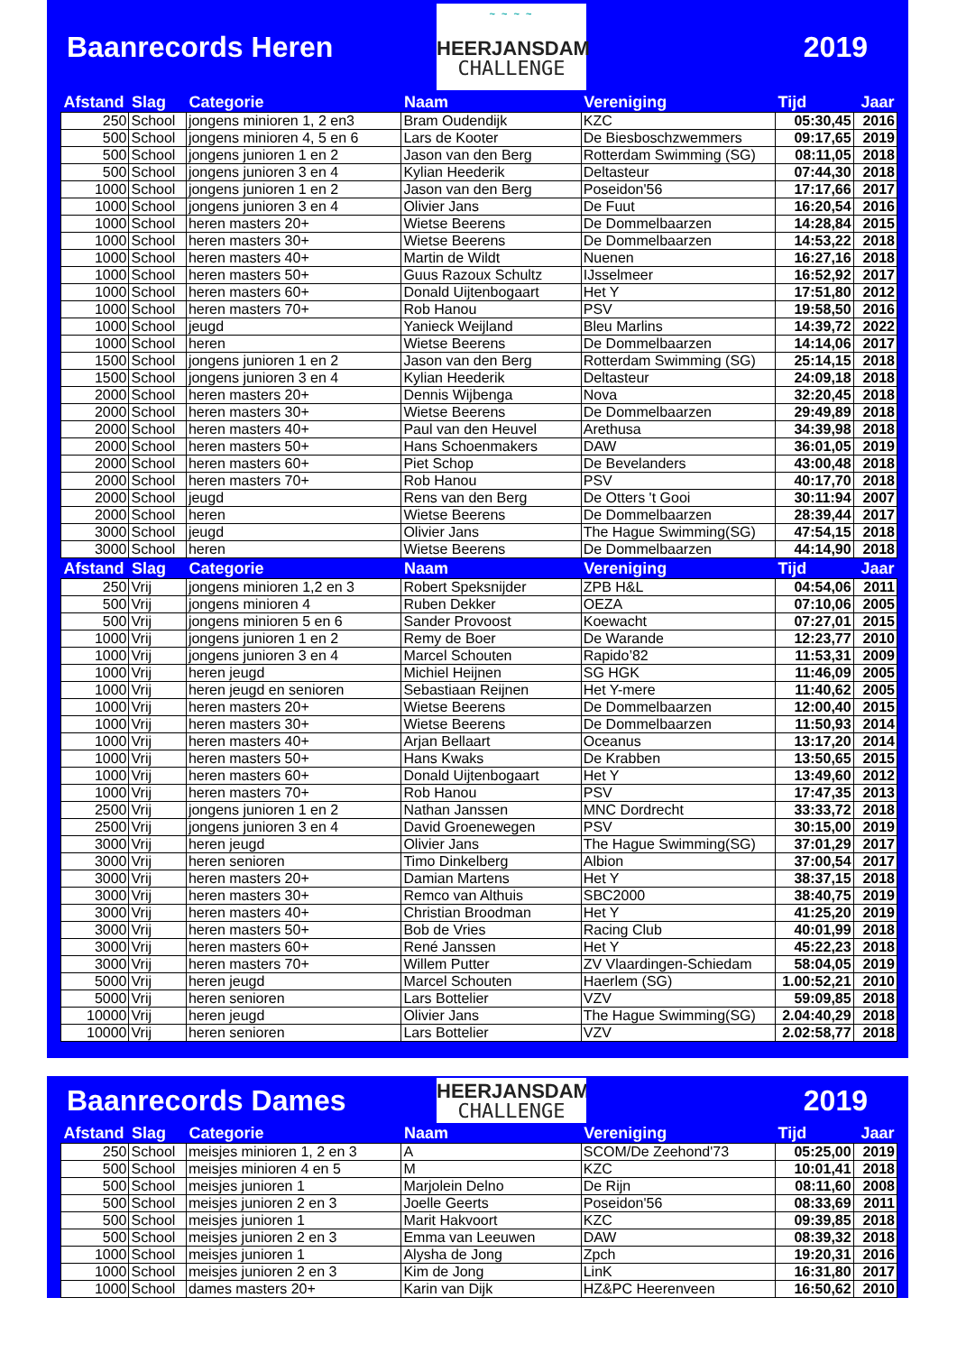Baanrecords Heren
~ ~ ~ ~
HEERJANSDAM
CHALLENGE
2019
| Afstand | Slag | Categorie | Naam | Vereniging | Tijd | Jaar |
| --- | --- | --- | --- | --- | --- | --- |
| 250 | School | jongens minioren 1, 2 en3 | Bram Oudendijk | KZC | 05:30,45 | 2016 |
| 500 | School | jongens minioren 4, 5 en 6 | Lars de Kooter | De Biesboschzwemmers | 09:17,65 | 2019 |
| 500 | School | jongens junioren 1 en 2 | Jason van den Berg | Rotterdam Swimming (SG) | 08:11,05 | 2018 |
| 500 | School | jongens junioren 3 en 4 | Kylian Heederik | Deltasteur | 07:44,30 | 2018 |
| 1000 | School | jongens junioren 1 en 2 | Jason van den Berg | Poseidon'56 | 17:17,66 | 2017 |
| 1000 | School | jongens junioren 3 en 4 | Olivier Jans | De Fuut | 16:20,54 | 2016 |
| 1000 | School | heren masters 20+ | Wietse Beerens | De Dommelbaarzen | 14:28,84 | 2015 |
| 1000 | School | heren masters 30+ | Wietse Beerens | De Dommelbaarzen | 14:53,22 | 2018 |
| 1000 | School | heren masters 40+ | Martin de Wildt | Nuenen | 16:27,16 | 2018 |
| 1000 | School | heren masters 50+ | Guus Razoux Schultz | IJsselmeer | 16:52,92 | 2017 |
| 1000 | School | heren masters 60+ | Donald Uijtenbogaart | Het Y | 17:51,80 | 2012 |
| 1000 | School | heren masters 70+ | Rob Hanou | PSV | 19:58,50 | 2016 |
| 1000 | School | jeugd | Yanieck Weijland | Bleu Marlins | 14:39,72 | 2022 |
| 1000 | School | heren | Wietse Beerens | De Dommelbaarzen | 14:14,06 | 2017 |
| 1500 | School | jongens junioren 1 en 2 | Jason van den Berg | Rotterdam Swimming (SG) | 25:14,15 | 2018 |
| 1500 | School | jongens junioren 3 en 4 | Kylian Heederik | Deltasteur | 24:09,18 | 2018 |
| 2000 | School | heren masters 20+ | Dennis Wijbenga | Nova | 32:20,45 | 2018 |
| 2000 | School | heren masters 30+ | Wietse Beerens | De Dommelbaarzen | 29:49,89 | 2018 |
| 2000 | School | heren masters 40+ | Paul van den Heuvel | Arethusa | 34:39,98 | 2018 |
| 2000 | School | heren masters 50+ | Hans Schoenmakers | DAW | 36:01,05 | 2019 |
| 2000 | School | heren masters 60+ | Piet Schop | De Bevelanders | 43:00,48 | 2018 |
| 2000 | School | heren masters 70+ | Rob Hanou | PSV | 40:17,70 | 2018 |
| 2000 | School | jeugd | Rens van den Berg | De Otters 't Gooi | 30:11:94 | 2007 |
| 2000 | School | heren | Wietse Beerens | De Dommelbaarzen | 28:39,44 | 2017 |
| 3000 | School | jeugd | Olivier Jans | The Hague Swimming(SG) | 47:54,15 | 2018 |
| 3000 | School | heren | Wietse Beerens | De Dommelbaarzen | 44:14,90 | 2018 |
| Afstand | Slag | Categorie | Naam | Vereniging | Tijd | Jaar |
| 250 | Vrij | jongens minioren 1,2 en 3 | Robert Speksnijder | ZPB H&L | 04:54,06 | 2011 |
| 500 | Vrij | jongens minioren 4 | Ruben Dekker | OEZA | 07:10,06 | 2005 |
| 500 | Vrij | jongens minioren 5 en 6 | Sander Provoost | Koewacht | 07:27,01 | 2015 |
| 1000 | Vrij | jongens junioren 1 en 2 | Remy de Boer | De Warande | 12:23,77 | 2010 |
| 1000 | Vrij | jongens junioren 3 en 4 | Marcel Schouten | Rapido’82 | 11:53,31 | 2009 |
| 1000 | Vrij | heren jeugd | Michiel Heijnen | SG HGK | 11:46,09 | 2005 |
| 1000 | Vrij | heren jeugd en senioren | Sebastiaan Reijnen | Het Y-mere | 11:40,62 | 2005 |
| 1000 | Vrij | heren masters 20+ | Wietse Beerens | De Dommelbaarzen | 12:00,40 | 2015 |
| 1000 | Vrij | heren masters 30+ | Wietse Beerens | De Dommelbaarzen | 11:50,93 | 2014 |
| 1000 | Vrij | heren masters 40+ | Arjan Bellaart | Oceanus | 13:17,20 | 2014 |
| 1000 | Vrij | heren masters 50+ | Hans Kwaks | De Krabben | 13:50,65 | 2015 |
| 1000 | Vrij | heren masters 60+ | Donald Uijtenbogaart | Het Y | 13:49,60 | 2012 |
| 1000 | Vrij | heren masters 70+ | Rob Hanou | PSV | 17:47,35 | 2013 |
| 2500 | Vrij | jongens junioren 1 en 2 | Nathan Janssen | MNC Dordrecht | 33:33,72 | 2018 |
| 2500 | Vrij | jongens junioren 3 en 4 | David Groenewegen | PSV | 30:15,00 | 2019 |
| 3000 | Vrij | heren jeugd | Olivier Jans | The Hague Swimming(SG) | 37:01,29 | 2017 |
| 3000 | Vrij | heren senioren | Timo Dinkelberg | Albion | 37:00,54 | 2017 |
| 3000 | Vrij | heren masters 20+ | Damian Martens | Het Y | 38:37,15 | 2018 |
| 3000 | Vrij | heren masters 30+ | Remco van Althuis | SBC2000 | 38:40,75 | 2019 |
| 3000 | Vrij | heren masters 40+ | Christian Broodman | Het Y | 41:25,20 | 2019 |
| 3000 | Vrij | heren masters 50+ | Bob de Vries | Racing Club | 40:01,99 | 2018 |
| 3000 | Vrij | heren masters 60+ | René Janssen | Het Y | 45:22,23 | 2018 |
| 3000 | Vrij | heren masters 70+ | Willem Putter | ZV Vlaardingen-Schiedam | 58:04,05 | 2019 |
| 5000 | Vrij | heren jeugd | Marcel Schouten | Haerlem (SG) | 1.00:52,21 | 2010 |
| 5000 | Vrij | heren senioren | Lars Bottelier | VZV | 59:09,85 | 2018 |
| 10000 | Vrij | heren jeugd | Olivier Jans | The Hague Swimming(SG) | 2.04:40,29 | 2018 |
| 10000 | Vrij | heren senioren | Lars Bottelier | VZV | 2.02:58,77 | 2018 |
Baanrecords Dames
HEERJANSDAM
CHALLENGE
2019
| Afstand | Slag | Categorie | Naam | Vereniging | Tijd | Jaar |
| --- | --- | --- | --- | --- | --- | --- |
| 250 | School | meisjes minioren 1, 2 en 3 | A | SCOM/De Zeehond'73 | 05:25,00 | 2019 |
| 500 | School | meisjes minioren 4 en 5 | M | KZC | 10:01,41 | 2018 |
| 500 | School | meisjes junioren 1 | Marjolein Delno | De Rijn | 08:11,60 | 2008 |
| 500 | School | meisjes junioren 2 en 3 | Joelle Geerts | Poseidon'56 | 08:33,69 | 2011 |
| 500 | School | meisjes junioren 1 | Marit Hakvoort | KZC | 09:39,85 | 2018 |
| 500 | School | meisjes junioren 2 en 3 | Emma van Leeuwen | DAW | 08:39,32 | 2018 |
| 1000 | School | meisjes junioren 1 | Alysha de Jong | Zpch | 19:20,31 | 2016 |
| 1000 | School | meisjes junioren 2 en 3 | Kim de Jong | LinK | 16:31,80 | 2017 |
| 1000 | School | dames masters 20+ | Karin van Dijk | HZ&PC Heerenveen | 16:50,62 | 2010 |